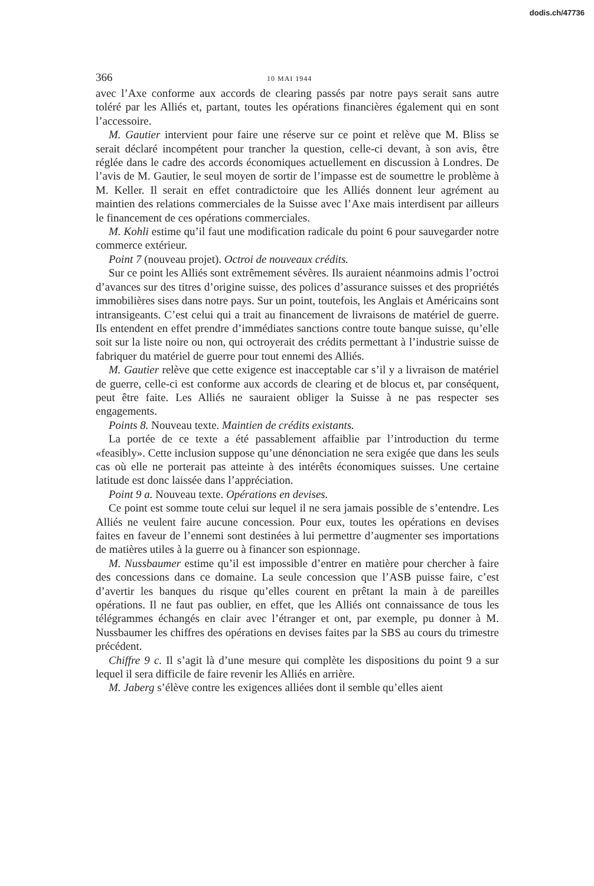dodis.ch/47736
366 10 MAI 1944
avec l’Axe conforme aux accords de clearing passés par notre pays serait sans autre toléré par les Alliés et, partant, toutes les opérations financières également qui en sont l’accessoire.
M. Gautier intervient pour faire une réserve sur ce point et relève que M. Bliss se serait déclaré incompétent pour trancher la question, celle-ci devant, à son avis, être réglée dans le cadre des accords économiques actuellement en discussion à Londres. De l’avis de M. Gautier, le seul moyen de sortir de l’impasse est de soumettre le problème à M. Keller. Il serait en effet contradictoire que les Alliés donnent leur agrément au maintien des relations commerciales de la Suisse avec l’Axe mais interdisent par ailleurs le financement de ces opérations commerciales.
M. Kohli estime qu’il faut une modification radicale du point 6 pour sauvegarder notre commerce extérieur.
Point 7 (nouveau projet). Octroi de nouveaux crédits.
Sur ce point les Alliés sont extrêmement sévères. Ils auraient néanmoins admis l’octroi d’avances sur des titres d’origine suisse, des polices d’assurance suisses et des propriétés immobilières sises dans notre pays. Sur un point, toutefois, les Anglais et Américains sont intransigeants. C’est celui qui a trait au financement de livraisons de matériel de guerre. Ils entendent en effet prendre d’immédiates sanctions contre toute banque suisse, qu’elle soit sur la liste noire ou non, qui octroyerait des crédits permettant à l’industrie suisse de fabriquer du matériel de guerre pour tout ennemi des Alliés.
M. Gautier relève que cette exigence est inacceptable car s’il y a livraison de matériel de guerre, celle-ci est conforme aux accords de clearing et de blocus et, par conséquent, peut être faite. Les Alliés ne sauraient obliger la Suisse à ne pas respecter ses engagements.
Points 8. Nouveau texte. Maintien de crédits existants.
La portée de ce texte a été passablement affaiblie par l’introduction du terme «feasibly». Cette inclusion suppose qu’une dénonciation ne sera exigée que dans les seuls cas où elle ne porterait pas atteinte à des intérêts économiques suisses. Une certaine latitude est donc laissée dans l’appréciation.
Point 9 a. Nouveau texte. Opérations en devises.
Ce point est somme toute celui sur lequel il ne sera jamais possible de s’entendre. Les Alliés ne veulent faire aucune concession. Pour eux, toutes les opérations en devises faites en faveur de l’ennemi sont destinées à lui permettre d’augmenter ses importations de matières utiles à la guerre ou à financer son espionnage.
M. Nussbaumer estime qu’il est impossible d’entrer en matière pour chercher à faire des concessions dans ce domaine. La seule concession que l’ASB puisse faire, c’est d’avertir les banques du risque qu’elles courent en prêtant la main à de pareilles opérations. Il ne faut pas oublier, en effet, que les Alliés ont connaissance de tous les télégrammes échangés en clair avec l’étranger et ont, par exemple, pu donner à M. Nussbaumer les chiffres des opérations en devises faites par la SBS au cours du trimestre précédent.
Chiffre 9 c. Il s’agit là d’une mesure qui complète les dispositions du point 9 a sur lequel il sera difficile de faire revenir les Alliés en arrière.
M. Jaberg s’élève contre les exigences alliées dont il semble qu’elles aient